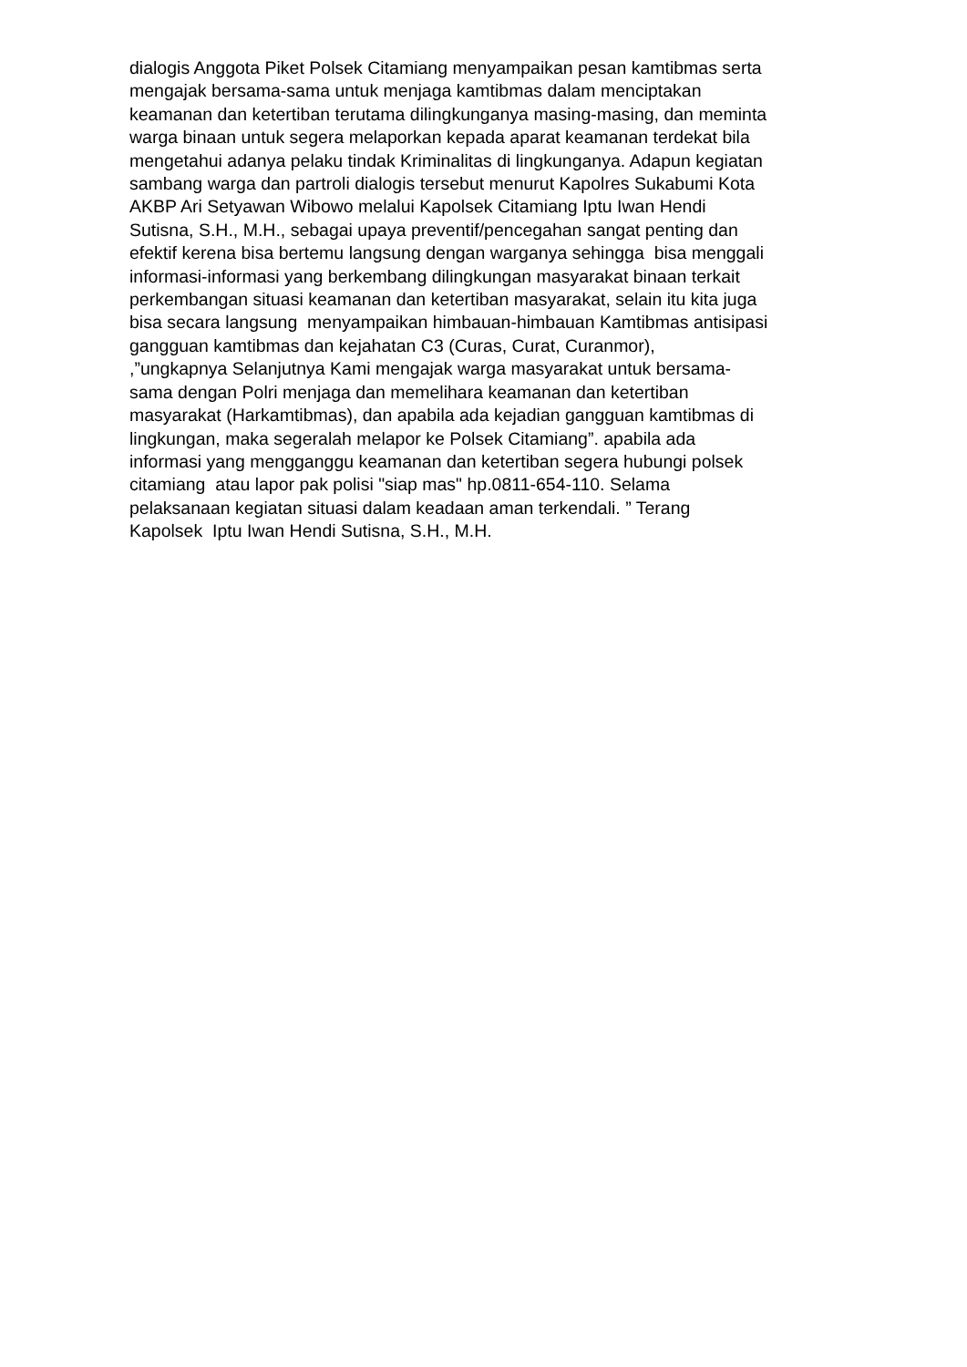dialogis Anggota Piket Polsek Citamiang menyampaikan pesan kamtibmas serta
mengajak bersama-sama untuk menjaga kamtibmas dalam menciptakan
keamanan dan ketertiban terutama dilingkunganya masing-masing, dan meminta
warga binaan untuk segera melaporkan kepada aparat keamanan terdekat bila
mengetahui adanya pelaku tindak Kriminalitas di lingkunganya. Adapun kegiatan
sambang warga dan partroli dialogis tersebut menurut Kapolres Sukabumi Kota
AKBP Ari Setyawan Wibowo melalui Kapolsek Citamiang Iptu Iwan Hendi
Sutisna, S.H., M.H., sebagai upaya preventif/pencegahan sangat penting dan
efektif kerena bisa bertemu langsung dengan warganya sehingga bisa menggali
informasi-informasi yang berkembang dilingkungan masyarakat binaan terkait
perkembangan situasi keamanan dan ketertiban masyarakat, selain itu kita juga
bisa secara langsung menyampaikan himbauan-himbauan Kamtibmas antisipasi
gangguan kamtibmas dan kejahatan C3 (Curas, Curat, Curanmor),
,”ungkapnya Selanjutnya Kami mengajak warga masyarakat untuk bersama-
sama dengan Polri menjaga dan memelihara keamanan dan ketertiban
masyarakat (Harkamtibmas), dan apabila ada kejadian gangguan kamtibmas di
lingkungan, maka segeralah melapor ke Polsek Citamiang”. apabila ada
informasi yang mengganggu keamanan dan ketertiban segera hubungi polsek
citamiang atau lapor pak polisi "siap mas" hp.0811-654-110. Selama
pelaksanaan kegiatan situasi dalam keadaan aman terkendali. ” Terang
Kapolsek Iptu Iwan Hendi Sutisna, S.H., M.H.